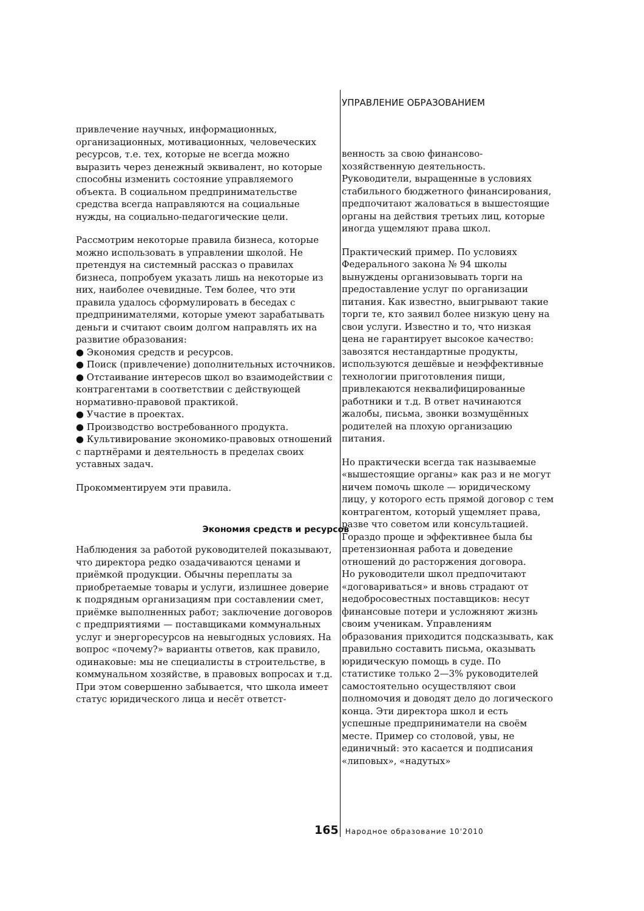УПРАВЛЕНИЕ ОБРАЗОВАНИЕМ
привлечение научных, информационных, организационных, мотивационных, человеческих ресурсов, т.е. тех, которые не всегда можно выразить через денежный эквивалент, но которые способны изменить состояние управляемого объекта. В социальном предпринимательстве средства всегда направляются на социальные нужды, на социально-педагогические цели.
Рассмотрим некоторые правила бизнеса, которые можно использовать в управлении школой. Не претендуя на системный рассказ о правилах бизнеса, попробуем указать лишь на некоторые из них, наиболее очевидные. Тем более, что эти правила удалось сформулировать в беседах с предпринимателями, которые умеют зарабатывать деньги и считают своим долгом направлять их на развитие образования:
● Экономия средств и ресурсов.
● Поиск (привлечение) дополнительных источников.
● Отстаивание интересов школ во взаимодействии с контрагентами в соответствии с действующей нормативно-правовой практикой.
● Участие в проектах.
● Производство востребованного продукта.
● Культивирование экономико-правовых отношений с партнёрами и деятельность в пределах своих уставных задач.
Прокомментируем эти правила.
Экономия средств и ресурсов
Наблюдения за работой руководителей показывают, что директора редко озадачиваются ценами и приёмкой продукции. Обычны переплаты за приобретаемые товары и услуги, излишнее доверие к подрядным организациям при составлении смет, приёмке выполненных работ; заключение договоров с предприятиями — поставщиками коммунальных услуг и энергоресурсов на невыгодных условиях. На вопрос «почему?» варианты ответов, как правило, одинаковые: мы не специалисты в строительстве, в коммунальном хозяйстве, в правовых вопросах и т.д. При этом совершенно забывается, что школа имеет статус юридического лица и несёт ответст-
венность за свою финансово-хозяйственную деятельность. Руководители, выращенные в условиях стабильного бюджетного финансирования, предпочитают жаловаться в вышестоящие органы на действия третьих лиц, которые иногда ущемляют права школ.
Практический пример. По условиях Федерального закона № 94 школы вынуждены организовывать торги на предоставление услуг по организации питания. Как известно, выигрывают такие торги те, кто заявил более низкую цену на свои услуги. Известно и то, что низкая цена не гарантирует высокое качество: завозятся нестандартные продукты, используются дешёвые и неэффективные технологии приготовления пищи, привлекаются неквалифицированные работники и т.д. В ответ начинаются жалобы, письма, звонки возмущённых родителей на плохую организацию питания.
Но практически всегда так называемые «вышестоящие органы» как раз и не могут ничем помочь школе — юридическому лицу, у которого есть прямой договор с тем контрагентом, который ущемляет права, разве что советом или консультацией. Гораздо проще и эффективнее была бы претензионная работа и доведение отношений до расторжения договора.
Но руководители школ предпочитают «договариваться» и вновь страдают от недобросовестных поставщиков: несут финансовые потери и усложняют жизнь своим ученикам. Управлениям образования приходится подсказывать, как правильно составить письма, оказывать юридическую помощь в суде. По статистике только 2—3% руководителей самостоятельно осуществляют свои полномочия и доводят дело до логического конца. Эти директора школ и есть успешные предприниматели на своём месте. Пример со столовой, увы, не единичный: это касается и подписания «липовых», «надутых»
165 Народное образование 10'2010